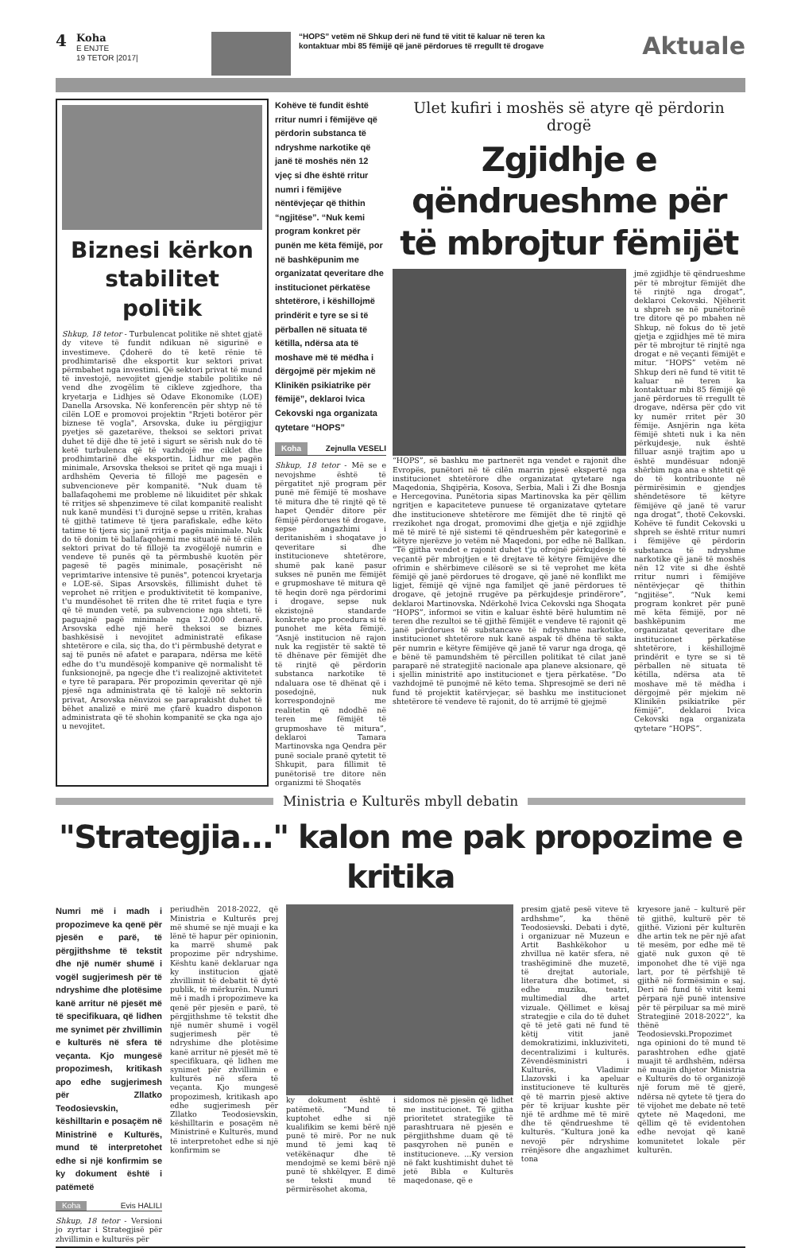4
Koha
E ENJTE
19 TETOR |2017|
“HOPS” vetëm në Shkup deri në fund të vitit të kaluar në teren ka kontaktuar mbi 85 fëmijë që janë përdorues të rregullt të drogave
Aktuale
Biznesi kërkon stabilitet politik
Shkup, 18 tetor - Turbulencat politike në shtet gjatë dy viteve të fundit ndikuan në sigurinë e investimeve. Çdoherë do të ketë rënie të prodhimtarisë dhe eksportit kur sektori privat përmbahet nga investimi. Që sektori privat të mund të investojë, nevojitet gjendje stabile politike në vend dhe zvogëlim të cikleve zgjedhore, tha kryetarja e Lidhjes së Odave Ekonomike (LOE) Danella Arsovska. Në konferencën për shtyp në të cilën LOE e promovoi projektin "Rrjeti botëror për biznese të vogla", Arsovska, duke iu përgjigjur pyetjes së gazetarëve, theksoi se sektori privat duhet të dijë dhe të jetë i sigurt se sërish nuk do të ketë turbulenca që të vazhdojë me ciklet dhe prodhimtarinë dhe eksportin. Lidhur me pagën minimale, Arsovska theksoi se pritet që nga muaji i ardhshëm Qeveria të fillojë me pagesën e subvencioneve për kompanitë. "Nuk duam të ballafaqohemi me probleme në likuiditet për shkak të rritjes së shpenzimeve të cilat kompanitë realisht nuk kanë mundësi t'i durojnë sepse u rritën, krahas të gjithë tatimeve të tjera parafiskale, edhe këto tatime të tjera siç janë rritja e pagës minimale. Nuk do të donim të ballafaqohemi me situatë në të cilën sektori privat do të fillojë ta zvogëlojë numrin e vendeve të punës që ta përmbushë kuotën për pagesë të pagës minimale, posaçërisht në veprimtarive intensive të punës", potencoi kryetarja e LOE-së. Sipas Arsovskës, fillimisht duhet të veprohet në rritjen e produktivitetit të kompanive, t'u mundësohet të rriten dhe të rritet fuqia e tyre që të munden vetë, pa subvencione nga shteti, të paguajnë pagë minimale nga 12.000 denarë. Arsovska edhe një herë theksoi se biznes bashkësisë i nevojitet administratë efikase shtetërore e cila, siç tha, do t'i përmbushë detyrat e saj të punës në afatet e parapara, ndërsa me këtë edhe do t'u mundësojë kompanive që normalisht të funksionojnë, pa ngecje dhe t'i realizojnë aktivitetet e tyre të parapara. Për propozimin qeveritar që një pjesë nga administrata që të kalojë në sektorin privat, Arsovska nënvizoi se paraprakisht duhet të bëhet analizë e mirë me çfarë kuadro disponon administrata që të shohin kompanitë se çka nga ajo u nevojitet.
Kohëve të fundit është rritur numri i fëmijëve që përdorin substanca të ndryshme narkotike që janë të moshës nën 12 vjeç si dhe është rritur numri i fëmijëve nëntëvjeçar që thithin “ngjitëse”. “Nuk kemi program konkret për punën me këta fëmijë, por në bashkëpunim me organizatat qeveritare dhe institucionet përkatëse shtetërore, i këshillojmë prindërit e tyre se si të përballen në situata të këtilla, ndërsa ata të moshave më të mëdha i dërgojmë për mjekim në Klinikën psikiatrike për fëmijë”, deklaroi Ivica Cekovski nga organizata qytetare “HOPS”
Koha Zejnulla VESELI
Shkup, 18 tetor - Më se e nevojshme është të përgatitet një program për punë më fëmijë të moshave të mitura dhe të rinjtë që të hapet Qendër ditore për fëmijë përdorues të drogave, sepse angazhimi i deritanishëm i shoqatave jo qeveritare si dhe institucioneve shtetërore, shumë pak kanë pasur sukses në punën me fëmijët e grupmoshave të mitura që të heqin dorë nga përdorimi i drogave, sepse nuk ekzistojnë standarde konkrete apo procedura si të punohet me këta fëmijë. “Asnjë institucion në rajon nuk ka regjistër të saktë të të dhënave për fëmijët dhe të rinjtë që përdorin substanca narkotike të ndaluara ose të dhënat që i posedojnë, nuk korrespondojnë me realitetin që ndodhë në teren me fëmijët të grupmoshave të mitura”, deklaroi Tamara Martinovska nga Qendra për punë sociale pranë qytetit të Shkupit, para fillimit të punëtorisë tre ditore nën organizmi të Shoqatës
Ulet kufiri i moshës së atyre që përdorin drogë
Zgjidhje e qëndrueshme për të mbrojtur fëmijët
“HOPS”, së bashku me partnerët nga vendet e rajonit dhe Evropës, punëtori në të cilën marrin pjesë ekspertë nga institucionet shtetërore dhe organizatat qytetare nga Maqedonia, Shqipëria, Kosova, Serbia, Mali i Zi dhe Bosnja e Hercegovina. Punëtoria sipas Martinovska ka për qëllim ngritjen e kapaciteteve punuese të organizatave qytetare dhe institucioneve shtetërore me fëmijët dhe të rinjtë që rrezikohet nga drogat, promovimi dhe gjetja e një zgjidhje më të mirë të një sistemi të qëndrueshëm për kategorinë e këtyre njerëzve jo vetëm në Maqedoni, por edhe në Ballkan. “Të gjitha vendet e rajonit duhet t'ju ofrojnë përkujdesje të veçantë për mbrojtjen e të drejtave të këtyre fëmijëve dhe ofrimin e shërbimeve cilësorë se si të veprohet me këta fëmijë që janë përdorues të drogave, që janë në konflikt me ligjet, fëmijë që vijnë nga familjet që janë përdorues të drogave, që jetojnë rrugëve pa përkujdesje prindërore”, deklaroi Martinovska. Ndërkohë Ivica Cekovski nga Shoqata “HOPS”, informoi se vitin e kaluar është bërë hulumtim në teren dhe rezultoi se të gjithë fëmijët e vendeve të rajonit që janë përdorues të substancave të ndryshme narkotike, institucionet shtetërore nuk kanë aspak të dhëna të sakta për numrin e këtyre fëmijëve që janë të varur nga droga, që e bënë të pamundshëm të përcillen politikat të cilat janë paraparë në strategjitë nacionale apa planeve aksionare, që i sjellin ministritë apo institucionet e tjera përkatëse. ”Do vazhdojmë të punojmë në këto tema. Shpresojmë se deri në fund të projektit katërvjeçar, së bashku me institucionet shtetërore të vendeve të rajonit, do të arrijmë të gjejmë
jmë zgjidhje të qëndrueshme për të mbrojtur fëmijët dhe të rinjtë nga drogat”, deklaroi Cekovski. Njëherit u shpreh se në punëtorinë tre ditore që po mbahen në Shkup, në fokus do të jetë gjetja e zgjidhjes më të mira për të mbrojtur të rinjtë nga drogat e në veçanti fëmijët e mitur. “HOPS” vetëm në Shkup deri në fund të vitit të kaluar në teren ka kontaktuar mbi 85 fëmijë që janë përdorues të rregullt të drogave, ndërsa për çdo vit ky numër rritet për 30 fëmije. Asnjërin nga këta fëmijë shteti nuk i ka nën përkujdesje, nuk është filluar asnjë trajtim apo u është mundësuar ndonjë shërbim nga ana e shtetit që do të kontribuonte në përmirësimin e gjendjes shëndetësore të këtyre fëmijëve që janë të varur nga drogat”, thotë Cekovski. Kohëve të fundit Cekovski u shpreh se është rritur numri i fëmijëve që përdorin substanca të ndryshme narkotike që janë të moshës nën 12 vite si dhe është rritur numri i fëmijëve nëntëvjeçar që thithin “ngjitëse”. “Nuk kemi program konkret për punë më këta fëmijë, por në bashkëpunim me organizatat qeveritare dhe institucionet përkatëse shtetërore, i këshillojmë prindërit e tyre se si të përballen në situata të këtilla, ndërsa ata të moshave më të mëdha i dërgojmë për mjekim në Klinikën psikiatrike për fëmijë”, deklaroi Ivica Cekovski nga organizata qytetare “HOPS”.
Ministria e Kulturës mbyll debatin
"Strategjia..." kalon me pak propozime e kritika
Numri më i madh i propozimeve ka qenë për pjesën e parë, të përgjithshme të tekstit dhe një numër shumë i vogël sugjerimesh për të ndryshime dhe plotësime kanë arritur në pjesët më të specifikuara, që lidhen me synimet për zhvillimin e kulturës në sfera të veçanta. Kjo mungesë propozimesh, kritikash apo edhe sugjerimesh për Zllatko Teodosievskin, këshilltarin e posaçëm në Ministrinë e Kulturës, mund të interpretohet edhe si një konfirmim se ky dokument është i patëmetë
Koha Evis HALILI
Shkup, 18 tetor - Versioni jo zyrtar i Strategjisë për zhvillimin e kulturës për
periudhën 2018-2022, që Ministria e Kulturës prej më shumë se një muaji e ka lënë të hapur për opinionin, ka marrë shumë pak propozime për ndryshime. Kështu kanë deklaruar nga ky institucion gjatë zhvillimit të debatit të dytë publik, të mërkurën. Numri më i madh i propozimeve ka qenë për pjesën e parë, të përgjithshme të tekstit dhe një numër shumë i vogël sugjerimesh për të ndryshime dhe plotësime kanë arritur në pjesët më të specifikuara, që lidhen me synimet për zhvillimin e kulturës në sfera të veçanta. Kjo mungesë propozimesh, kritikash apo edhe sugjerimesh për Zllatko Teodosievskin, këshilltarin e posaçëm në Ministrinë e Kulturës, mund të interpretohet edhe si një konfirmim se
ky dokument është i patëmetë. “Mund të kuptohet edhe si një kualifikim se kemi bërë një punë të mirë. Por ne nuk mund të jemi kaq të vetëkënaqur dhe të mendojmë se kemi bërë një punë të shkëlqyer. E dimë se teksti mund të përmirësohet akoma,
sidomos në pjesën që lidhet me institucionet. Të gjitha prioritetet strategjike të parashtruara në pjesën e përgjithshme duam që të pasqyrohen në punën e institucioneve. ...Ky version në fakt kushtimisht duhet të jetë Bibla e Kulturës maqedonase, që e
presim gjatë pesë viteve të ardhshme”, ka thënë Teodosievski. Debati i dytë, i organizuar në Muzeun e Artit Bashkëkohor u zhvillua në katër sfera, në trashëgiminë dhe muzetë, të drejtat autoriale, literatura dhe botimet, si edhe muzika, teatri, multimedial dhe artet vizuale. Qëllimet e kësaj strategjie e cila do të duhet që të jetë gati në fund të këtij vitit janë demokratizimi, inkluziviteti, decentralizimi i kulturës. Zëvendësministri i Kulturës, Vladimir Llazovski i ka apeluar institucioneve të kulturës që të marrin pjesë aktive për të krijuar kushte për një të ardhme më të mirë dhe të qëndrueshme të kulturës. “Kultura jonë ka nevojë për ndryshime rrënjësore dhe angazhimet tona
kryesore janë – kulturë për të gjithë, kulturë për të gjithë. Vizioni për kulturën dhe artin tek ne për një afat të mesëm, por edhe më të gjatë nuk guxon që të imponohet dhe të vijë nga lart, por të përfshijë të gjithë në formësimin e saj. Deri në fund të vitit kemi përpara një punë intensive për të përpiluar sa më mirë Strategjinë 2018-2022”, ka thënë Teodosievski.Propozimet nga opinioni do të mund të parashtrohen edhe gjatë muajit të ardhshëm, ndërsa në muajin dhjetor Ministria e Kulturës do të organizojë një forum më të gjerë, ndërsa në qytete të tjera do të vijohet me debate në tetë qytete në Maqedoni, me qëllim që të evidentohen edhe nevojat që kanë komunitetet lokale për kulturën.